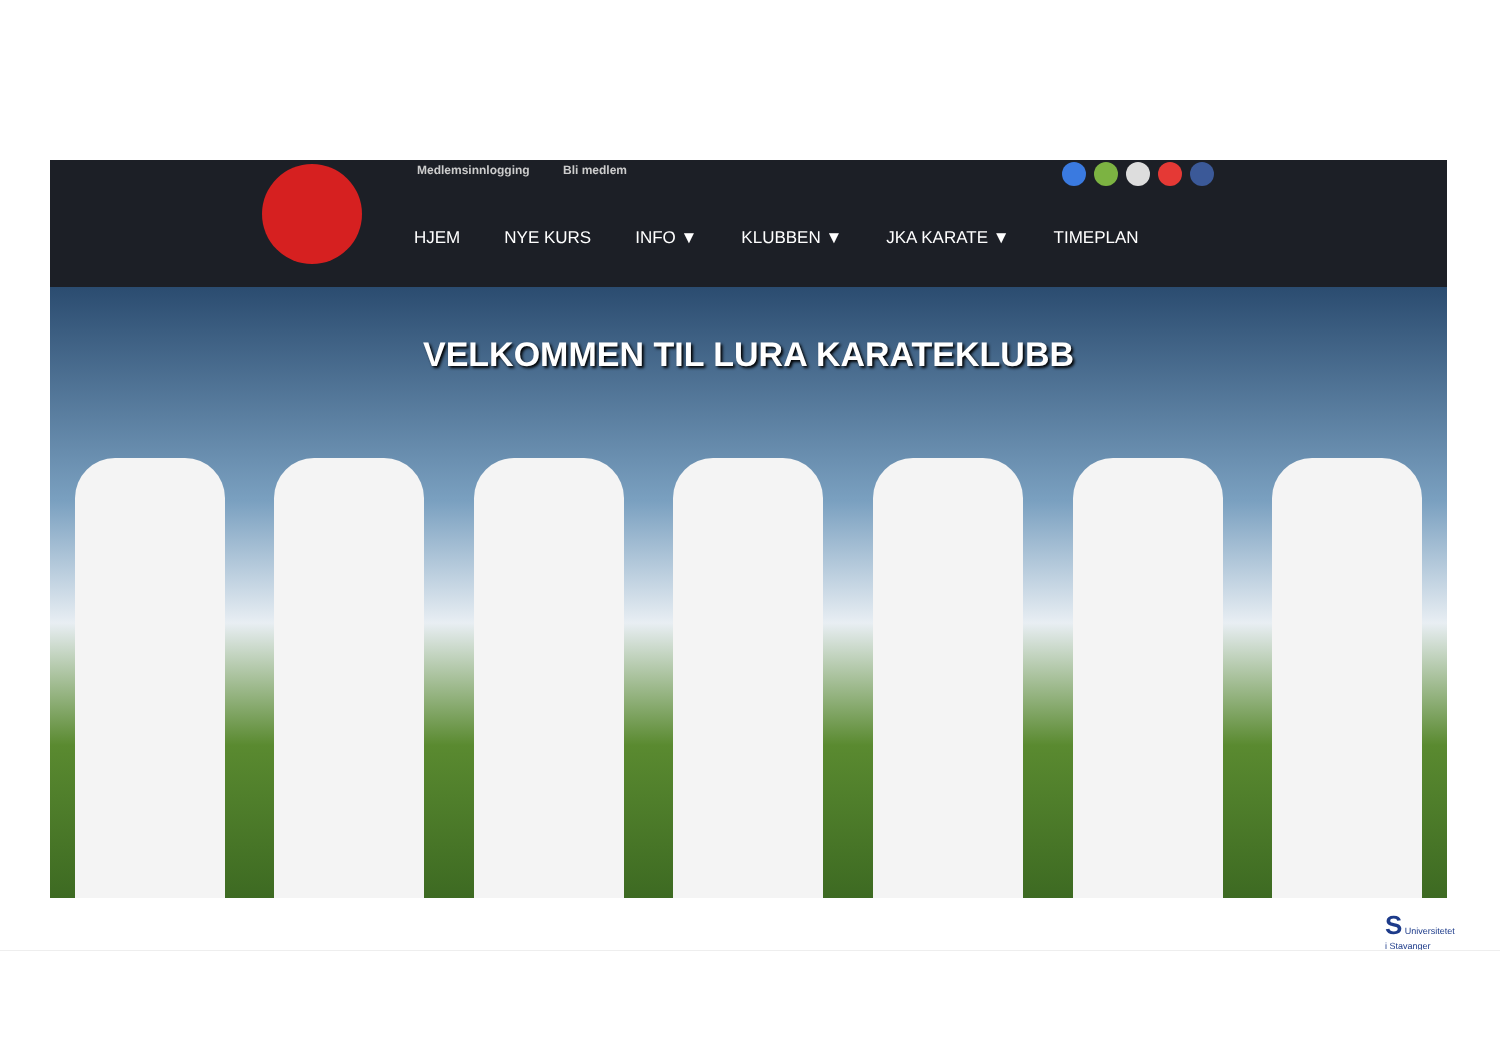Medlemsinnlogging Bli medlem
HJEM NYE KURS INFO ▼ KLUBBEN ▼ JKA KARATE ▼ TIMEPLAN
VELKOMMEN TIL LURA KARATEKLUBB
S Universitetet
i Stavanger